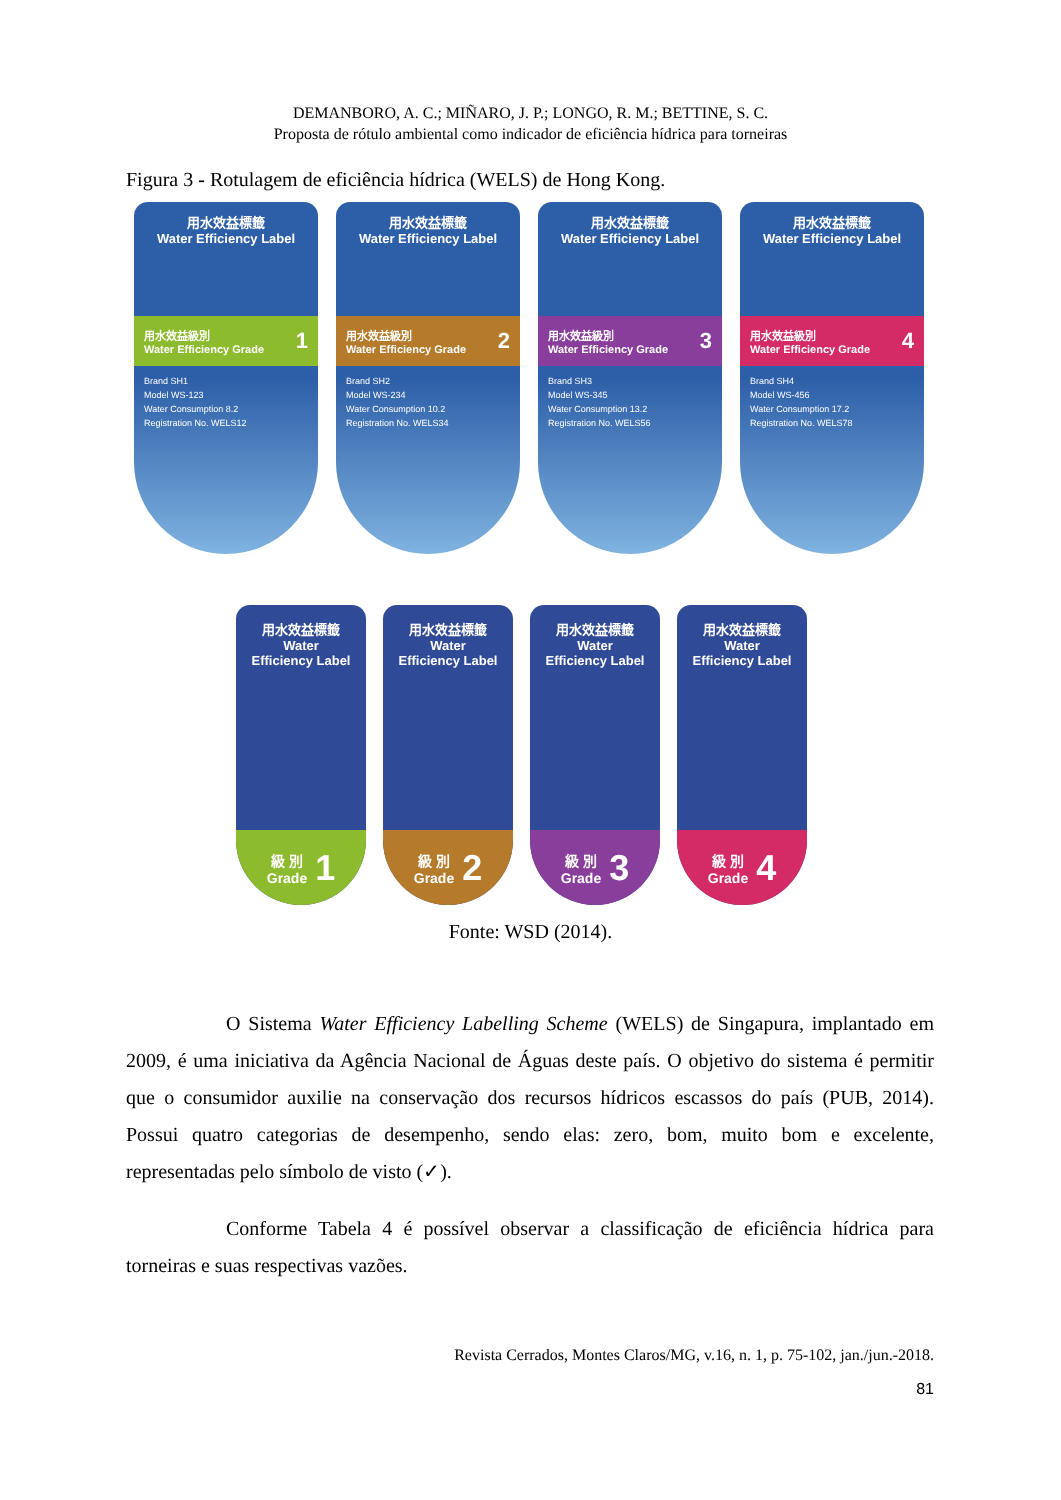DEMANBORO, A. C.; MIÑARO, J. P.; LONGO, R. M.; BETTINE, S. C.
Proposta de rótulo ambiental como indicador de eficiência hídrica para torneiras
Figura 3 - Rotulagem de eficiência hídrica (WELS) de Hong Kong.
用水效益標籤
Water Efficiency Label
用水效益級別
Water Efficiency Grade 1
Brand SH1
Model WS-123
Water Consumption 8.2
Registration No. WELS12
用水效益標籤
Water Efficiency Label
用水效益級別
Water Efficiency Grade 2
Brand SH2
Model WS-234
Water Consumption 10.2
Registration No. WELS34
用水效益標籤
Water Efficiency Label
用水效益級別
Water Efficiency Grade 3
Brand SH3
Model WS-345
Water Consumption 13.2
Registration No. WELS56
用水效益標籤
Water Efficiency Label
用水效益級別
Water Efficiency Grade 4
Brand SH4
Model WS-456
Water Consumption 17.2
Registration No. WELS78
用水效益標籤
Water
Efficiency Label
級 別
Grade 1
用水效益標籤
Water
Efficiency Label
級 別
Grade 2
用水效益標籤
Water
Efficiency Label
級 別
Grade 3
用水效益標籤
Water
Efficiency Label
級 別
Grade 4
Fonte: WSD (2014).
O Sistema Water Efficiency Labelling Scheme (WELS) de Singapura, implantado em 2009, é uma iniciativa da Agência Nacional de Águas deste país. O objetivo do sistema é permitir que o consumidor auxilie na conservação dos recursos hídricos escassos do país (PUB, 2014). Possui quatro categorias de desempenho, sendo elas: zero, bom, muito bom e excelente, representadas pelo símbolo de visto (✓).
Conforme Tabela 4 é possível observar a classificação de eficiência hídrica para torneiras e suas respectivas vazões.
Revista Cerrados, Montes Claros/MG, v.16, n. 1, p. 75-102, jan./jun.-2018.
81